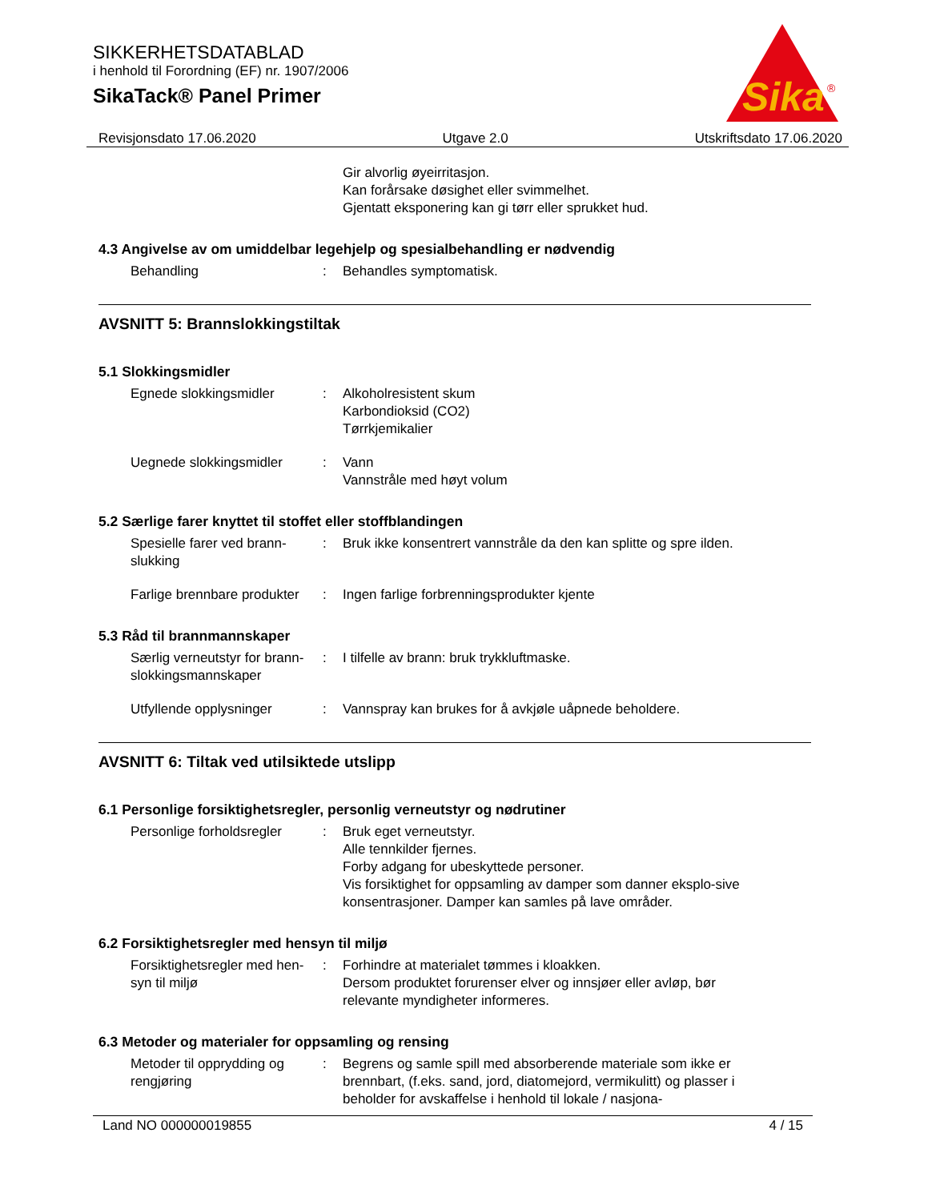SIKKERHETSDATABLAD
i henhold til Forordning (EF) nr. 1907/2006
SikaTack® Panel Primer
Sika
®
Revisjonsdato 17.06.2020 Utgave 2.0 Utskriftsdato 17.06.2020
Gir alvorlig øyeirritasjon.
Kan forårsake døsighet eller svimmelhet.
Gjentatt eksponering kan gi tørr eller sprukket hud.
4.3 Angivelse av om umiddelbar legehjelp og spesialbehandling er nødvendig
Behandling : Behandles symptomatisk.
AVSNITT 5: Brannslokkingstiltak
5.1 Slokkingsmidler
Egnede slokkingsmidler : Alkoholresistent skum
Karbondioksid (CO2)
Tørrkjemikalier
Uegnede slokkingsmidler : Vann
Vannstråle med høyt volum
5.2 Særlige farer knyttet til stoffet eller stoffblandingen
Spesielle farer ved brann-slukking
: Bruk ikke konsentrert vannstråle da den kan splitte og spre ilden.
Farlige brennbare produkter
: Ingen farlige forbrenningsprodukter kjente
5.3 Råd til brannmannskaper
Særlig verneutstyr for brann-slokkingsmannskaper
: I tilfelle av brann: bruk trykkluftmaske.
Utfyllende opplysninger : Vannspray kan brukes for å avkjøle uåpnede beholdere.
AVSNITT 6: Tiltak ved utilsiktede utslipp
6.1 Personlige forsiktighetsregler, personlig verneutstyr og nødrutiner
Personlige forholdsregler
: Bruk eget verneutstyr.
Alle tennkilder fjernes.
Forby adgang for ubeskyttede personer.
Vis forsiktighet for oppsamling av damper som danner eksplo-sive konsentrasjoner. Damper kan samles på lave områder.
6.2 Forsiktighetsregler med hensyn til miljø
Forsiktighetsregler med hen-syn til miljø
: Forhindre at materialet tømmes i kloakken.
Dersom produktet forurenser elver og innsjøer eller avløp, bør relevante myndigheter informeres.
6.3 Metoder og materialer for oppsamling og rensing
Metoder til opprydding og rengjøring
: Begrens og samle spill med absorberende materiale som ikke er brennbart, (f.eks. sand, jord, diatomejord, vermikulitt) og plasser i beholder for avskaffelse i henhold til lokale / nasjona-
Land NO 000000019855 4 / 15